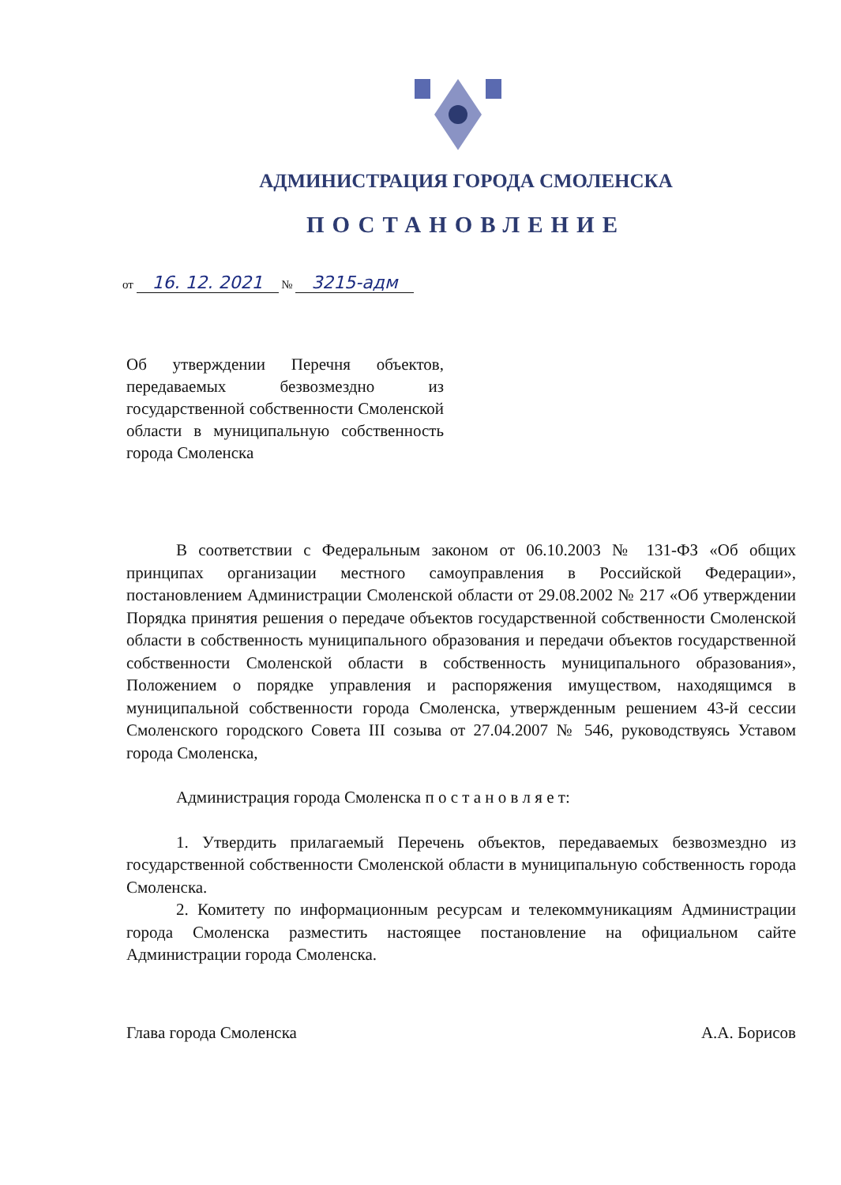АДМИНИСТРАЦИЯ ГОРОДА СМОЛЕНСКА
ПОСТАНОВЛЕНИЕ
от 16. 12. 2021 № 3215-адм
Об утверждении Перечня объектов, передаваемых безвозмездно из государственной собственности Смоленской области в муниципальную собственность города Смоленска
В соответствии с Федеральным законом от 06.10.2003 № 131-ФЗ «Об общих принципах организации местного самоуправления в Российской Федерации», постановлением Администрации Смоленской области от 29.08.2002 № 217 «Об утверждении Порядка принятия решения о передаче объектов государственной собственности Смоленской области в собственность муниципального образования и передачи объектов государственной собственности Смоленской области в собственность муниципального образования», Положением о порядке управления и распоряжения имуществом, находящимся в муниципальной собственности города Смоленска, утвержденным решением 43-й сессии Смоленского городского Совета III созыва от 27.04.2007 № 546, руководствуясь Уставом города Смоленска,
Администрация города Смоленска п о с т а н о в л я е т:
1. Утвердить прилагаемый Перечень объектов, передаваемых безвозмездно из государственной собственности Смоленской области в муниципальную собственность города Смоленска.
2. Комитету по информационным ресурсам и телекоммуникациям Администрации города Смоленска разместить настоящее постановление на официальном сайте Администрации города Смоленска.
Глава города Смоленска А.А. Борисов